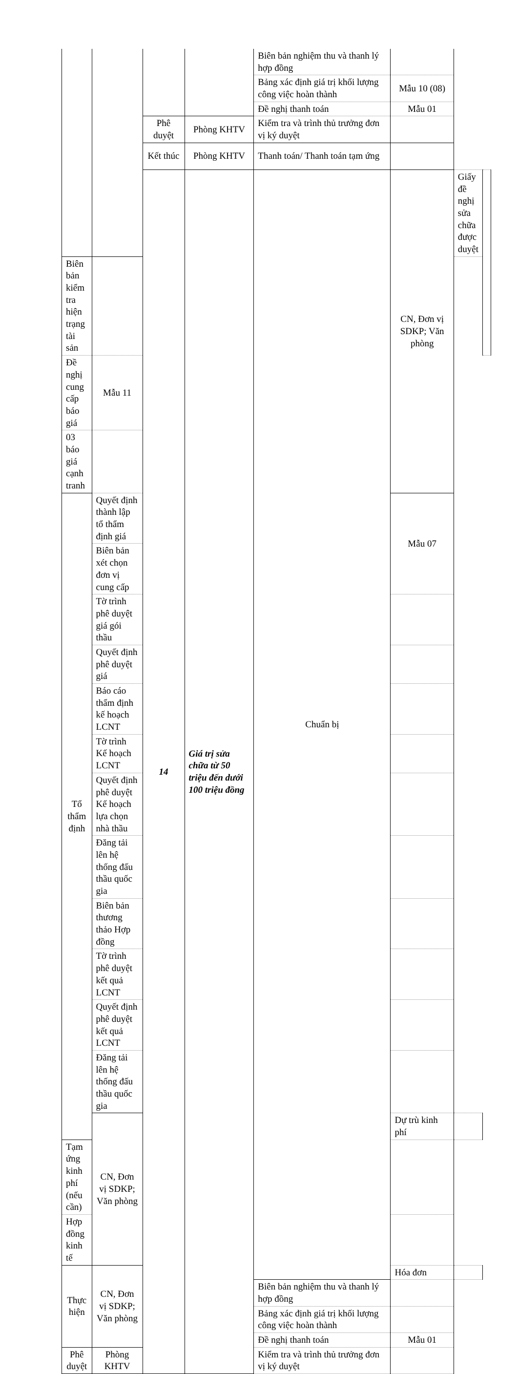| | | | | Biên bản nghiệm thu và thanh lý hợp đồng | | | |
| | | | | Bảng xác định giá trị khối lượng công việc hoàn thành | Mẫu 10 (08) | | |
| | | | | Đề nghị thanh toán | Mẫu 01 | | |
| | | Phê duyệt | Phòng KHTV | Kiểm tra và trình thủ trưởng đơn vị ký duyệt | | | |
| | | Kết thúc | Phòng KHTV | Thanh toán/ Thanh toán tạm ứng | | | |
| | | 14 | Giá trị sửa chữa từ 50 triệu đến dưới 100 triệu đồng | Chuẩn bị | CN, Đơn vị SDKP; Văn phòng | Giấy đề nghị sửa chữa được duyệt | |
| Biên bản kiểm tra hiện trạng tài sản | | | | | | | |
| Đề nghị cung cấp báo giá | Mẫu 11 | | | | | | |
| 03 báo giá cạnh tranh | | | | | | | |
| Tổ thẩm định | Quyết định thành lập tổ thẩm định giá | | | | Mẫu 07 | | |
| | Biên bản xét chọn đơn vị cung cấp | | | | | | |
| | Tờ trình phê duyệt giá gói thầu | | | | | | |
| | Quyết định phê duyệt giá | | | | | | |
| | Báo cáo thẩm định kế hoạch LCNT | | | | | | |
| | Tờ trình Kế hoạch LCNT | | | | | | |
| | Quyết định phê duyệt Kế hoạch lựa chọn nhà thầu | | | | | | |
| | Đăng tải lên hệ thống đấu thầu quốc gia | | | | | | |
| | Biên bản thương thảo Hợp đồng | | | | | | |
| | Tờ trình phê duyệt kết quả LCNT | | | | | | |
| | Quyết định phê duyệt kết quả LCNT | | | | | | |
| | Đăng tải lên hệ thống đấu thầu quốc gia | | | | | | |
| | CN, Đơn vị SDKP; Văn phòng | | | | Dự trù kinh phí | | |
| Tạm ứng kinh phí (nếu cần) | | | | | | | |
| Hợp đồng kinh tế | | | | | | | |
| Thực hiện | CN, Đơn vị SDKP; Văn phòng | | | | Hóa đơn | | |
| | | | | Biên bản nghiệm thu và thanh lý hợp đồng | | | |
| | | | | Bảng xác định giá trị khối lượng công việc hoàn thành | | | |
| | | | | Đề nghị thanh toán | Mẫu 01 | | |
| Phê duyệt | Phòng KHTV | | | Kiểm tra và trình thủ trưởng đơn vị ký duyệt | | | |